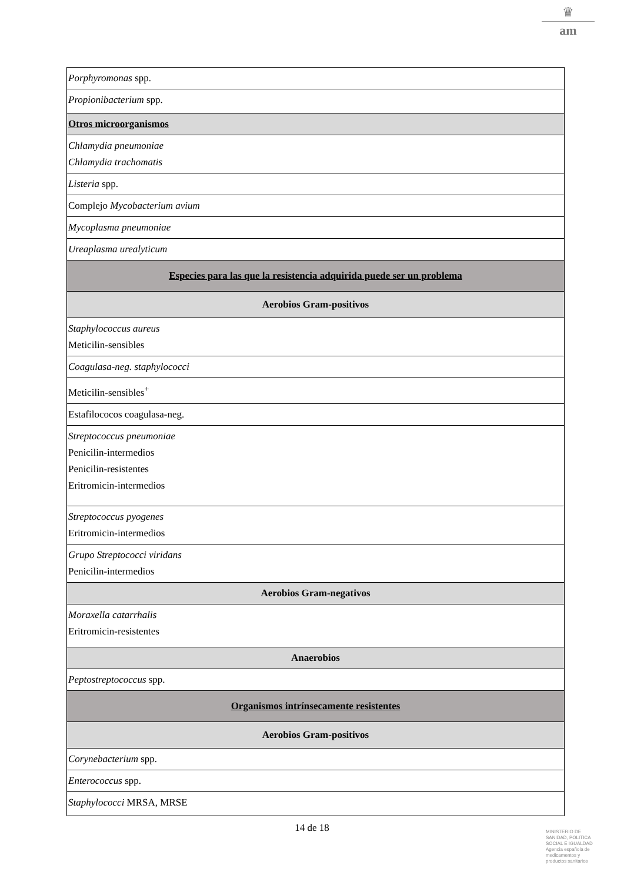♛
am
| Porphyromonas spp. |
| Propionibacterium spp. |
| Otros microorganismos |
| Chlamydia pneumoniae Chlamydia trachomatis |
| Listeria spp. |
| Complejo Mycobacterium avium |
| Mycoplasma pneumoniae |
| Ureaplasma urealyticum |
| Especies para las que la resistencia adquirida puede ser un problema |
| Aerobios Gram-positivos |
| Staphylococcus aureus Meticilin-sensibles |
| Coagulasa-neg. staphylococci |
| Meticilin-sensibles<sup>+</sup> |
| Estafilococos coagulasa-neg. |
| Streptococcus pneumoniae Penicilin-intermedios Penicilin-resistentes Eritromicin-intermedios |
| Streptococcus pyogenes Eritromicin-intermedios |
| Grupo Streptococci viridans Penicilin-intermedios |
| Aerobios Gram-negativos |
| Moraxella catarrhalis Eritromicin-resistentes |
| Anaerobios |
| Peptostreptococcus spp. |
| Organismos intrínsecamente resistentes |
| Aerobios Gram-positivos |
| Corynebacterium spp. |
| Enterococcus spp. |
| Staphylococci MRSA, MRSE |
14 de 18
MINISTERIO DE
SANIDAD, POLITICA
SOCIAL E IGUALDAD
Agencia española de
medicamentos y
productos sanitarios